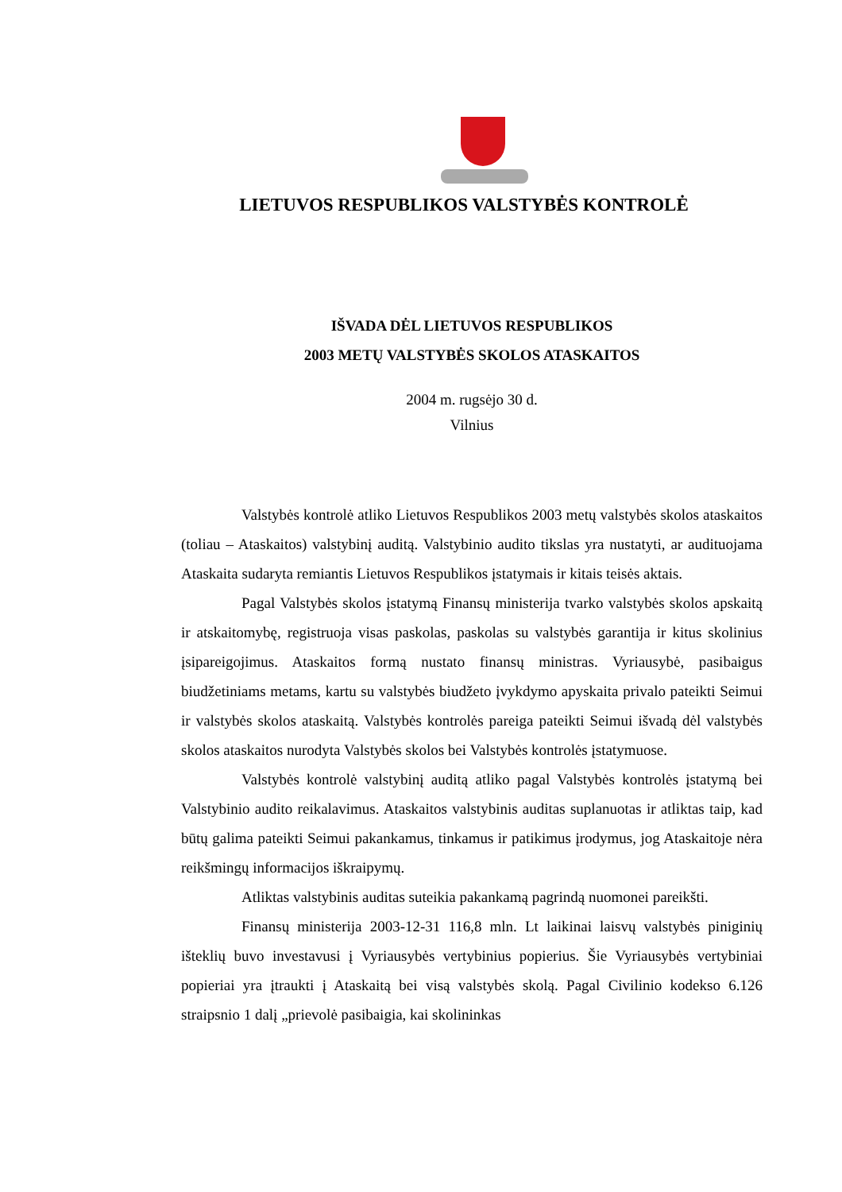LIETUVOS RESPUBLIKOS VALSTYBĖS KONTROLĖ
IŠVADA DĖL LIETUVOS RESPUBLIKOS
2003 METŲ VALSTYBĖS SKOLOS ATASKAITOS
2004 m. rugsėjo 30 d.
Vilnius
Valstybės kontrolė atliko Lietuvos Respublikos 2003 metų valstybės skolos ataskaitos (toliau – Ataskaitos) valstybinį auditą. Valstybinio audito tikslas yra nustatyti, ar audituojama Ataskaita sudaryta remiantis Lietuvos Respublikos įstatymais ir kitais teisės aktais.
Pagal Valstybės skolos įstatymą Finansų ministerija tvarko valstybės skolos apskaitą ir atskaitomybę, registruoja visas paskolas, paskolas su valstybės garantija ir kitus skolinius įsipareigojimus. Ataskaitos formą nustato finansų ministras. Vyriausybė, pasibaigus biudžetiniams metams, kartu su valstybės biudžeto įvykdymo apyskaita privalo pateikti Seimui ir valstybės skolos ataskaitą. Valstybės kontrolės pareiga pateikti Seimui išvadą dėl valstybės skolos ataskaitos nurodyta Valstybės skolos bei Valstybės kontrolės įstatymuose.
Valstybės kontrolė valstybinį auditą atliko pagal Valstybės kontrolės įstatymą bei Valstybinio audito reikalavimus. Ataskaitos valstybinis auditas suplanuotas ir atliktas taip, kad būtų galima pateikti Seimui pakankamus, tinkamus ir patikimus įrodymus, jog Ataskaitoje nėra reikšmingų informacijos iškraipymų.
Atliktas valstybinis auditas suteikia pakankamą pagrindą nuomonei pareikšti.
Finansų ministerija 2003-12-31 116,8 mln. Lt laikinai laisvų valstybės piniginių išteklių buvo investavusi į Vyriausybės vertybinius popierius. Šie Vyriausybės vertybiniai popieriai yra įtraukti į Ataskaitą bei visą valstybės skolą. Pagal Civilinio kodekso 6.126 straipsnio 1 dalį „prievolė pasibaigia, kai skolininkas